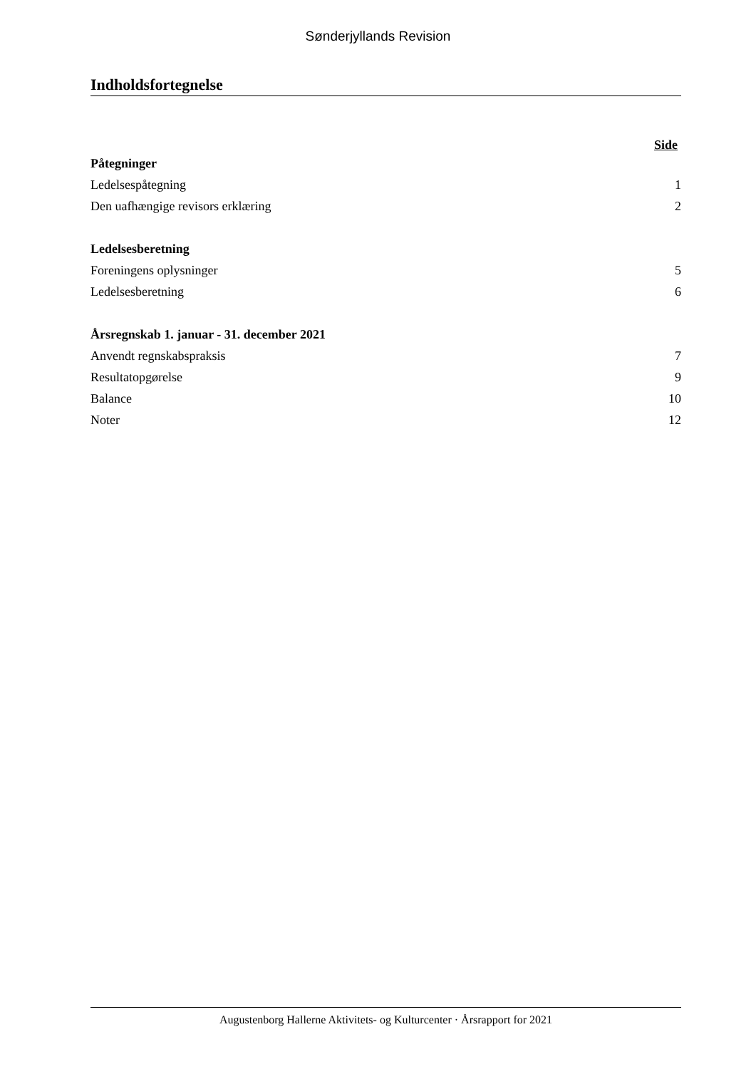Sønderjyllands Revision
Indholdsfortegnelse
Side
Påtegninger
Ledelsespåtegning 1
Den uafhængige revisors erklæring 2
Ledelsesberetning
Foreningens oplysninger 5
Ledelsesberetning 6
Årsregnskab 1. januar - 31. december 2021
Anvendt regnskabspraksis 7
Resultatopgørelse 9
Balance 10
Noter 12
Augustenborg Hallerne Aktivitets- og Kulturcenter · Årsrapport for 2021